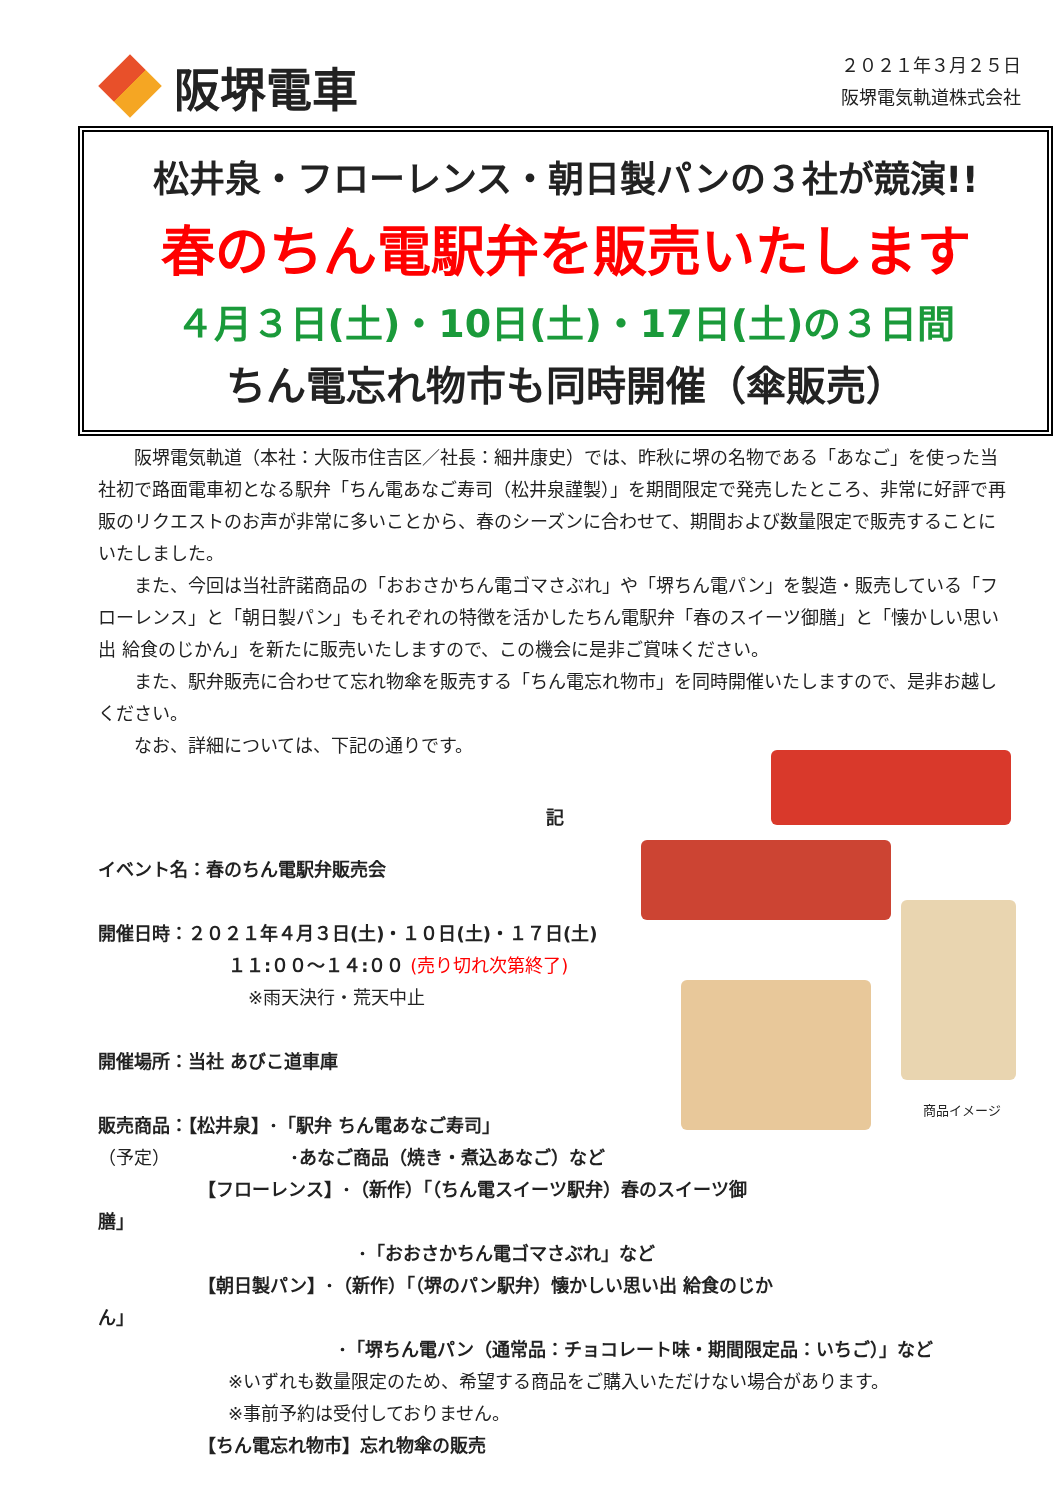阪堺電車
２０２１年３月２５日
阪堺電気軌道株式会社
松井泉・フローレンス・朝日製パンの３社が競演!!
春のちん電駅弁を販売いたします
４月３日(土)・10日(土)・17日(土)の３日間
ちん電忘れ物市も同時開催（傘販売）
阪堺電気軌道（本社：大阪市住吉区／社長：細井康史）では、昨秋に堺の名物である「あなご」を使った当社初で路面電車初となる駅弁「ちん電あなご寿司（松井泉謹製）」を期間限定で発売したところ、非常に好評で再販のリクエストのお声が非常に多いことから、春のシーズンに合わせて、期間および数量限定で販売することにいたしました。
また、今回は当社許諾商品の「おおさかちん電ゴマさぶれ」や「堺ちん電パン」を製造・販売している「フローレンス」と「朝日製パン」もそれぞれの特徴を活かしたちん電駅弁「春のスイーツ御膳」と「懐かしい思い出 給食のじかん」を新たに販売いたしますので、この機会に是非ご賞味ください。
また、駅弁販売に合わせて忘れ物傘を販売する「ちん電忘れ物市」を同時開催いたしますので、是非お越しください。
なお、詳細については、下記の通りです。
記
イベント名：春のちん電駅弁販売会
開催日時：２０２１年４月３日(土)・１０日(土)・１７日(土)
１１:００～１４:００ (売り切れ次第終了)
※雨天決行・荒天中止
開催場所：当社 あびこ道車庫
販売商品：【松井泉】･「駅弁 ちん電あなご寿司」
（予定） ･あなご商品（焼き・煮込あなご）など
【フローレンス】･（新作）「（ちん電スイーツ駅弁）春のスイーツ御膳」
･「おおさかちん電ゴマさぶれ」など
【朝日製パン】･（新作）「（堺のパン駅弁）懐かしい思い出 給食のじかん」
･「堺ちん電パン（通常品：チョコレート味・期間限定品：いちご）」など
※いずれも数量限定のため、希望する商品をご購入いただけない場合があります。
※事前予約は受付しておりません。
【ちん電忘れ物市】忘れ物傘の販売
商品イメージ